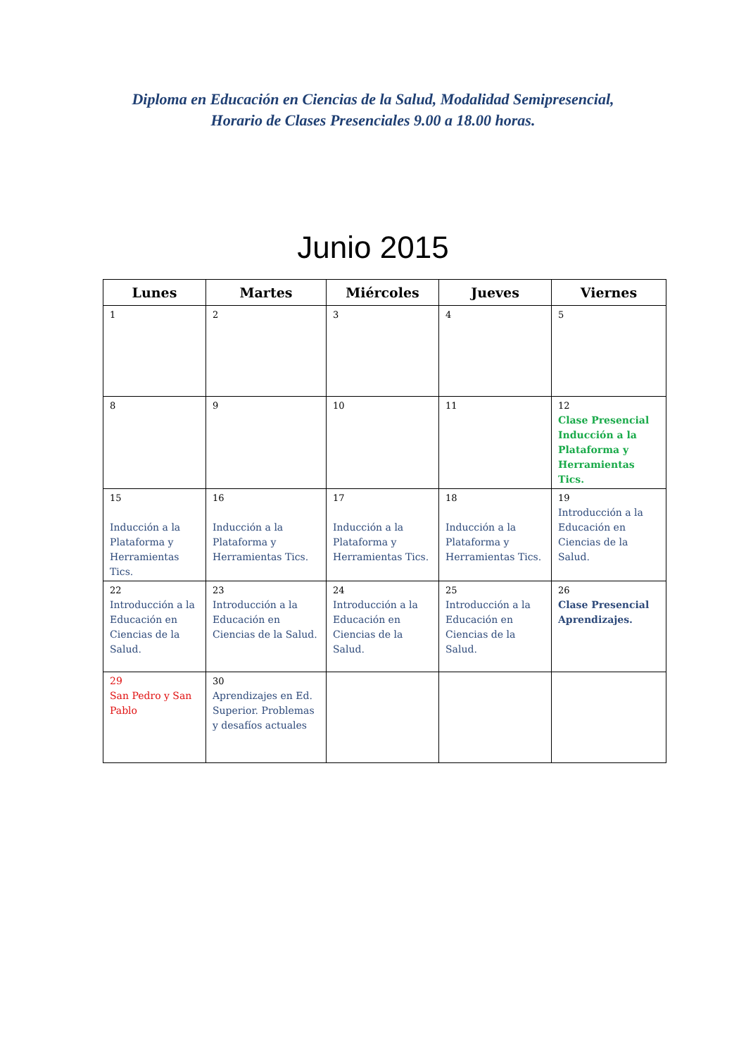Diploma en Educación en Ciencias de la Salud, Modalidad Semipresencial,
Horario de Clases Presenciales 9.00 a 18.00 horas.
Junio 2015
| Lunes | Martes | Miércoles | Jueves | Viernes |
| --- | --- | --- | --- | --- |
| 1 | 2 | 3 | 4 | 5 |
| 8 | 9 | 10 | 11 | 12 Clase Presencial Inducción a la Plataforma y Herramientas Tics. |
| 15 Inducción a la Plataforma y Herramientas Tics. | 16 Inducción a la Plataforma y Herramientas Tics. | 17 Inducción a la Plataforma y Herramientas Tics. | 18 Inducción a la Plataforma y Herramientas Tics. | 19 Introducción a la Educación en Ciencias de la Salud. |
| 22 Introducción a la Educación en Ciencias de la Salud. | 23 Introducción a la Educación en Ciencias de la Salud. | 24 Introducción a la Educación en Ciencias de la Salud. | 25 Introducción a la Educación en Ciencias de la Salud. | 26 Clase Presencial Aprendizajes. |
| 29 San Pedro y San Pablo | 30 Aprendizajes en Ed. Superior. Problemas y desafíos actuales | | | |